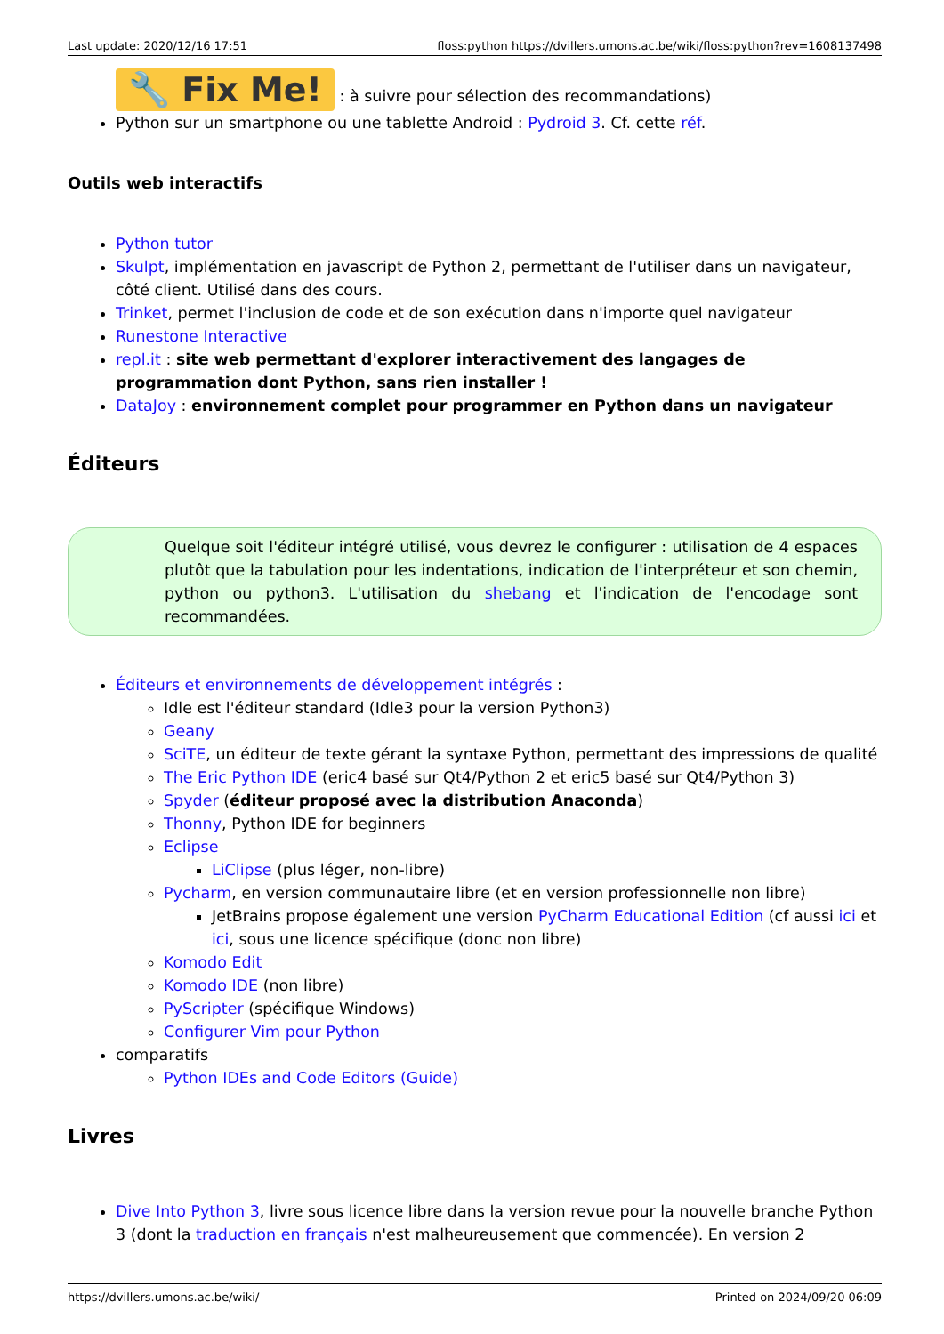Last update: 2020/12/16 17:51 floss:python https://dvillers.umons.ac.be/wiki/floss:python?rev=1608137498
🔧 Fix Me! : à suivre pour sélection des recommandations)
Python sur un smartphone ou une tablette Android : Pydroid 3. Cf. cette réf.
Outils web interactifs
Python tutor
Skulpt, implémentation en javascript de Python 2, permettant de l'utiliser dans un navigateur, côté client. Utilisé dans des cours.
Trinket, permet l'inclusion de code et de son exécution dans n'importe quel navigateur
Runestone Interactive
repl.it : site web permettant d'explorer interactivement des langages de programmation dont Python, sans rien installer !
DataJoy : environnement complet pour programmer en Python dans un navigateur
Éditeurs
Quelque soit l'éditeur intégré utilisé, vous devrez le configurer : utilisation de 4 espaces plutôt que la tabulation pour les indentations, indication de l'interpréteur et son chemin, python ou python3. L'utilisation du shebang et l'indication de l'encodage sont recommandées.
Éditeurs et environnements de développement intégrés :
Idle est l'éditeur standard (Idle3 pour la version Python3)
Geany
SciTE, un éditeur de texte gérant la syntaxe Python, permettant des impressions de qualité
The Eric Python IDE (eric4 basé sur Qt4/Python 2 et eric5 basé sur Qt4/Python 3)
Spyder (éditeur proposé avec la distribution Anaconda)
Thonny, Python IDE for beginners
Eclipse
LiClipse (plus léger, non-libre)
Pycharm, en version communautaire libre (et en version professionnelle non libre)
JetBrains propose également une version PyCharm Educational Edition (cf aussi ici et ici, sous une licence spécifique (donc non libre)
Komodo Edit
Komodo IDE (non libre)
PyScripter (spécifique Windows)
Configurer Vim pour Python
comparatifs
Python IDEs and Code Editors (Guide)
Livres
Dive Into Python 3, livre sous licence libre dans la version revue pour la nouvelle branche Python 3 (dont la traduction en français n'est malheureusement que commencée). En version 2
https://dvillers.umons.ac.be/wiki/ Printed on 2024/09/20 06:09